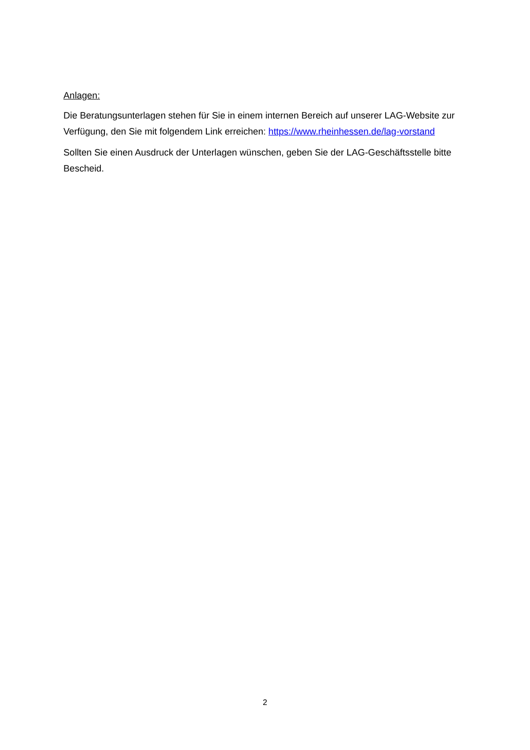Anlagen:
Die Beratungsunterlagen stehen für Sie in einem internen Bereich auf unserer LAG-Website zur Verfügung, den Sie mit folgendem Link erreichen: https://www.rheinhessen.de/lag-vorstand
Sollten Sie einen Ausdruck der Unterlagen wünschen, geben Sie der LAG-Geschäftsstelle bitte Bescheid.
2